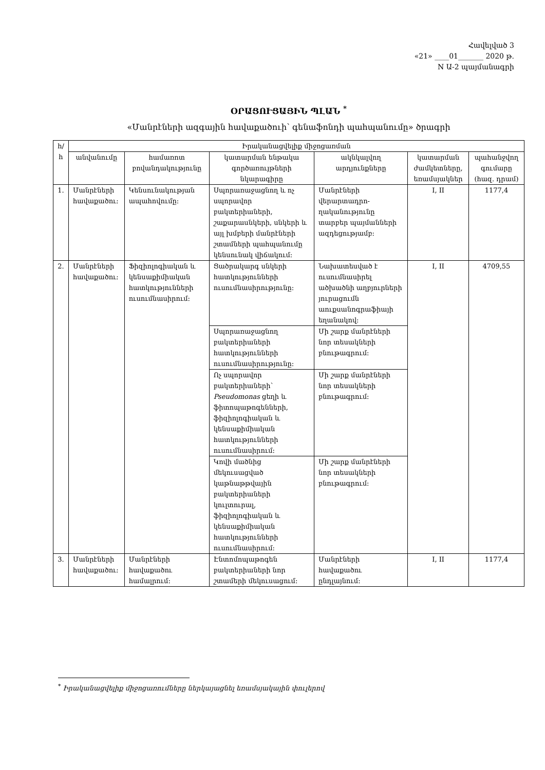Հավելված 3
«21» ____01_______ 2020 թ.
N Ա-2 պայմանագրի
ՕՐԱՑՈՒՑԱՅԻՆ ՊԼԱՆ <sup>*</sup>
«Մանրէների ազգային հավաքածուի՝ գենաֆոնդի պահպանումը» ծրագրի
| հ/հ | Իրականացվելիք միջոցառման | | | | | |
| --- | --- | --- | --- | --- | --- | --- |
| | անվանումը | համառոտ բովանդակությունը | կատարման ենթակա գործառույթների նկարագիրը | ակնկալվող արդյունքները | կատարման ժամկետները, եռամսյակներ | պահանջվող գումարը (հազ. դրամ) |
| 1. | Մանրէների հավաքածու: | Կենսունակության ապահովումը: | Սպորառաջացնող և ոչ սպորավոր բակտերիաների, շաքարասնկերի, սնկերի և այլ խմբերի մանրէների շտամների պահպանումը կենսունակ վիճակում: | Մանրէների վերարտադրո-ղականությունը տարբեր պայմանների ազդեցությամբ: | I, II | 1177,4 |
| 2. | Մանրէների հավաքածու: | Ֆիզիոլոգիական և կենսաքիմիական հատկությունների ուսումնասիրում: | Ցածրակարգ սնկերի հատկությունների ուսումնասիրությունը: | Նախատեսված է ուսումնասիրել ածխածնի աղբյուրների յուրացումն աուքսանոգրաֆիայի եղանակով: | I, II | 4709,55 |
| | | | Սպորառաջացնող բակտերիաների հատկությունների ուսումնասիրությունը: | Մի շարք մանրէների նոր տեսակների բնութագրում: | | |
| | | | Ոչ սպորավոր բակտերիաների՝ Pseudomonas ցեղի և ֆիտոպաթոգենների, ֆիզիոլոգիական և կենսաքիմիական հատկությունների ուսումնասիրում: | Մի շարք մանրէների նոր տեսակների բնութագրում: | | |
| | | | Կովի մածնից մեկուսացված կաթնաթթվային բակտերիաների կուլտուրալ, ֆիզիոլոգիական և կենսաքիմիական հատկությունների ուսումնասիրում: | Մի շարք մանրէների նոր տեսակների բնութագրում: | | |
| 3. | Մանրէների հավաքածու: | Մանրէների հավաքածու համալրում: | Էնտոմոպաթոգեն բակտերիաների նոր շտամերի մեկուսացում: | Մանրէների հավաքածու ընդլայնում: | I, II | 1177,4 |
<sup>*</sup> Իրականացվելիք միջոցառումները ներկայացնել եռամսյակային փուլերով